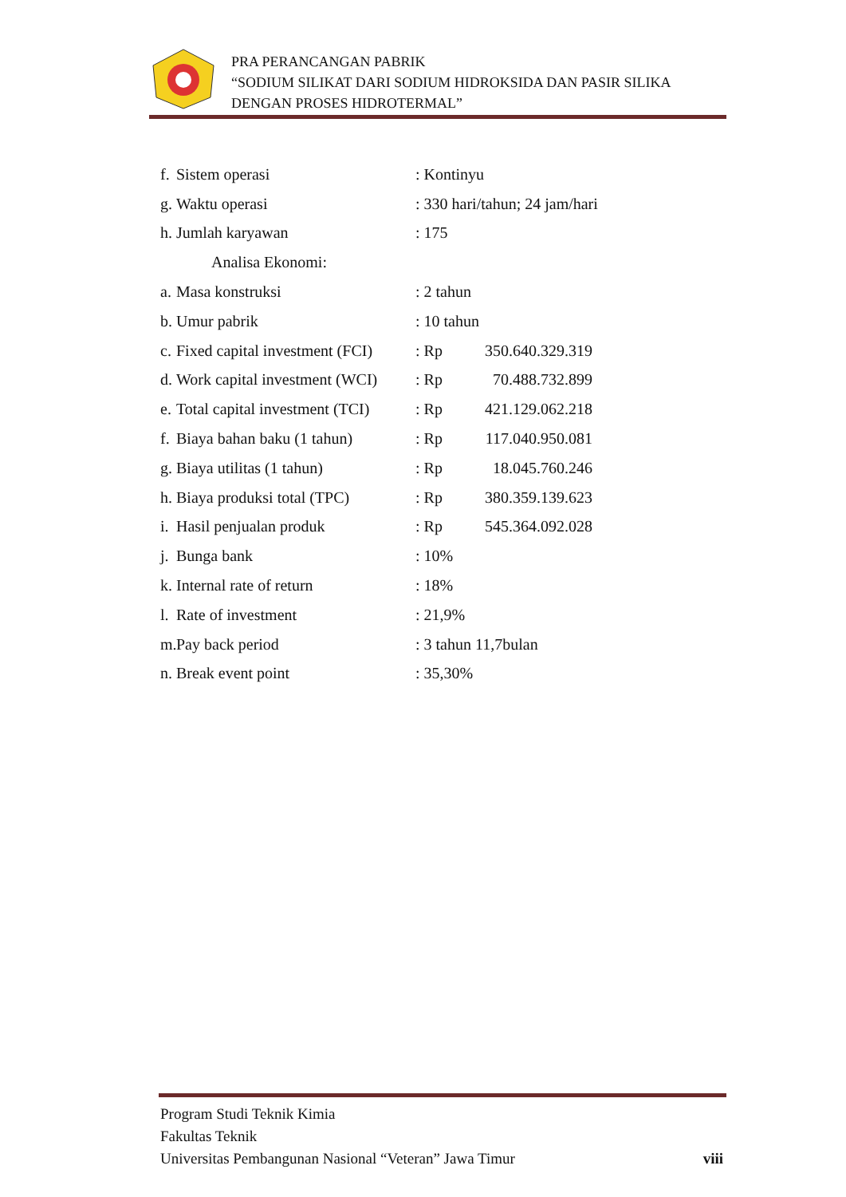PRA PERANCANGAN PABRIK
“SODIUM SILIKAT DARI SODIUM HIDROKSIDA DAN PASIR SILIKA
DENGAN PROSES HIDROTERMAL”
f. Sistem operasi: Kontinyu
g. Waktu operasi: 330 hari/tahun; 24 jam/hari
h. Jumlah karyawan: 175
Analisa Ekonomi:
a. Masa konstruksi: 2 tahun
b. Umur pabrik: 10 tahun
c. Fixed capital investment (FCI): Rp 350.640.329.319
d. Work capital investment (WCI): Rp 70.488.732.899
e. Total capital investment (TCI): Rp 421.129.062.218
f. Biaya bahan baku (1 tahun): Rp 117.040.950.081
g. Biaya utilitas (1 tahun): Rp 18.045.760.246
h. Biaya produksi total (TPC): Rp 380.359.139.623
i. Hasil penjualan produk: Rp 545.364.092.028
j. Bunga bank: 10%
k. Internal rate of return: 18%
l. Rate of investment: 21,9%
m. Pay back period: 3 tahun 11,7bulan
n. Break event point: 35,30%
Program Studi Teknik Kimia
Fakultas Teknik
Universitas Pembangunan Nasional “Veteran” Jawa Timur viii